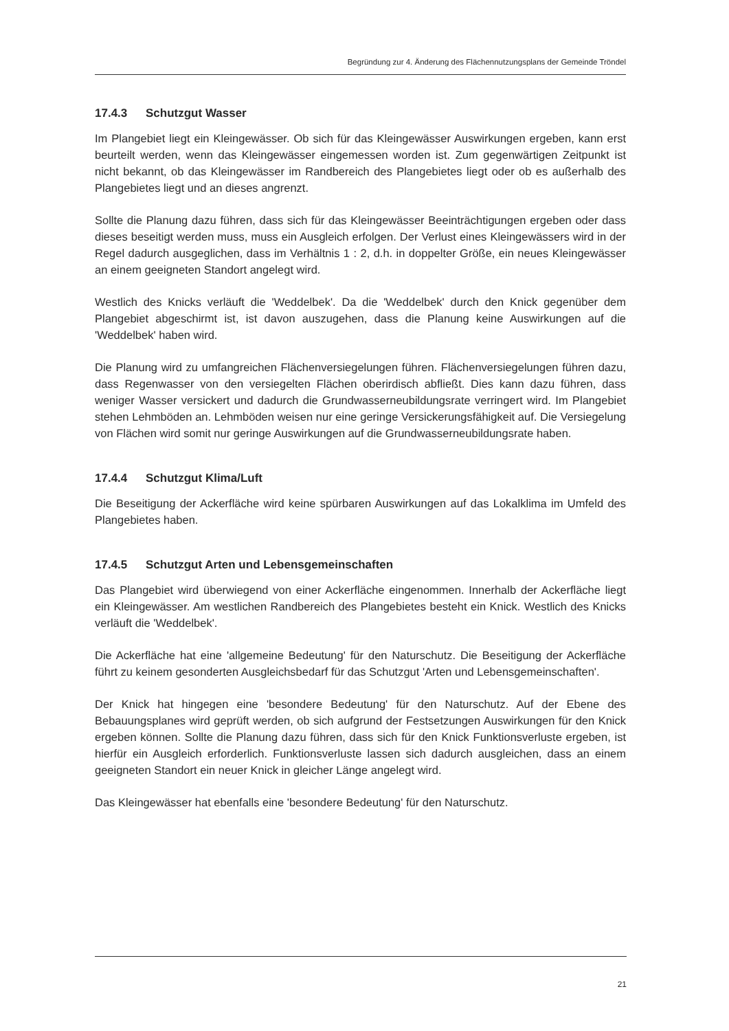Begründung zur 4. Änderung des Flächennutzungsplans der Gemeinde Tröndel
17.4.3 Schutzgut Wasser
Im Plangebiet liegt ein Kleingewässer. Ob sich für das Kleingewässer Auswirkungen ergeben, kann erst beurteilt werden, wenn das Kleingewässer eingemessen worden ist. Zum gegenwärtigen Zeitpunkt ist nicht bekannt, ob das Kleingewässer im Randbereich des Plangebietes liegt oder ob es außerhalb des Plangebietes liegt und an dieses angrenzt.
Sollte die Planung dazu führen, dass sich für das Kleingewässer Beeinträchtigungen ergeben oder dass dieses beseitigt werden muss, muss ein Ausgleich erfolgen. Der Verlust eines Kleingewässers wird in der Regel dadurch ausgeglichen, dass im Verhältnis 1 : 2, d.h. in doppelter Größe, ein neues Kleingewässer an einem geeigneten Standort angelegt wird.
Westlich des Knicks verläuft die 'Weddelbek'. Da die 'Weddelbek' durch den Knick gegenüber dem Plangebiet abgeschirmt ist, ist davon auszugehen, dass die Planung keine Auswirkungen auf die 'Weddelbek' haben wird.
Die Planung wird zu umfangreichen Flächenversiegelungen führen. Flächenversiegelungen führen dazu, dass Regenwasser von den versiegelten Flächen oberirdisch abfließt. Dies kann dazu führen, dass weniger Wasser versickert und dadurch die Grundwasserneubildungsrate verringert wird. Im Plangebiet stehen Lehmböden an. Lehmböden weisen nur eine geringe Versickerungsfähigkeit auf. Die Versiegelung von Flächen wird somit nur geringe Auswirkungen auf die Grundwasserneubildungsrate haben.
17.4.4 Schutzgut Klima/Luft
Die Beseitigung der Ackerfläche wird keine spürbaren Auswirkungen auf das Lokalklima im Umfeld des Plangebietes haben.
17.4.5 Schutzgut Arten und Lebensgemeinschaften
Das Plangebiet wird überwiegend von einer Ackerfläche eingenommen. Innerhalb der Ackerfläche liegt ein Kleingewässer. Am westlichen Randbereich des Plangebietes besteht ein Knick. Westlich des Knicks verläuft die 'Weddelbek'.
Die Ackerfläche hat eine 'allgemeine Bedeutung' für den Naturschutz. Die Beseitigung der Ackerfläche führt zu keinem gesonderten Ausgleichsbedarf für das Schutzgut 'Arten und Lebensgemeinschaften'.
Der Knick hat hingegen eine 'besondere Bedeutung' für den Naturschutz. Auf der Ebene des Bebauungsplanes wird geprüft werden, ob sich aufgrund der Festsetzungen Auswirkungen für den Knick ergeben können. Sollte die Planung dazu führen, dass sich für den Knick Funktionsverluste ergeben, ist hierfür ein Ausgleich erforderlich. Funktionsverluste lassen sich dadurch ausgleichen, dass an einem geeigneten Standort ein neuer Knick in gleicher Länge angelegt wird.
Das Kleingewässer hat ebenfalls eine 'besondere Bedeutung' für den Naturschutz.
21